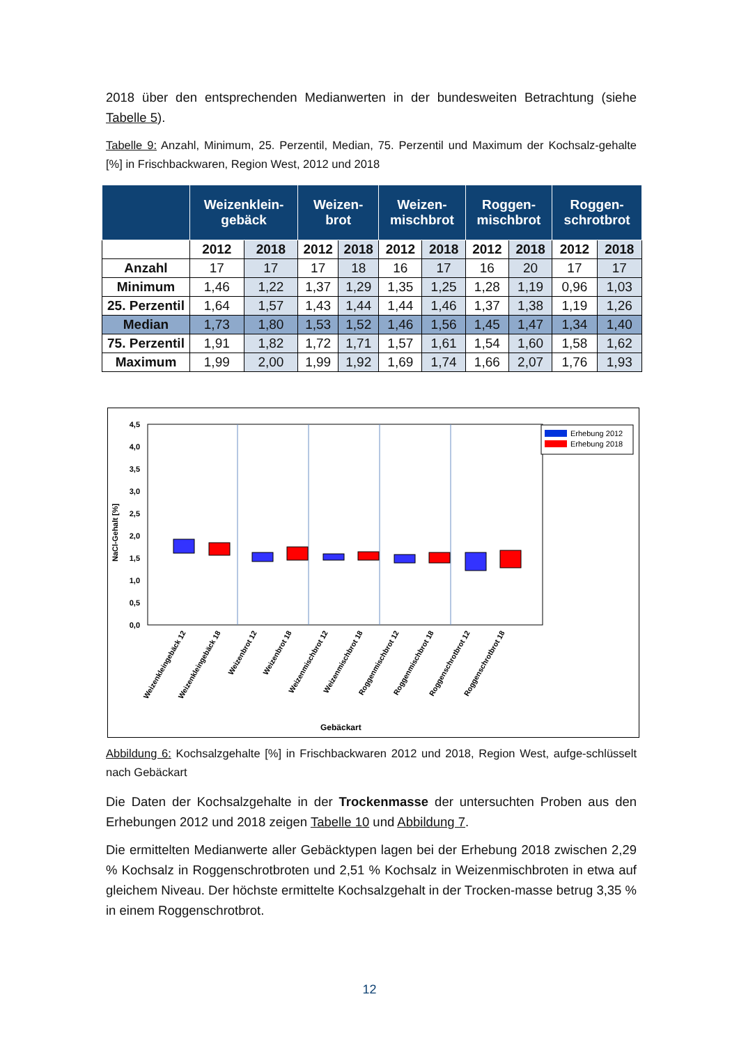2018 über den entsprechenden Medianwerten in der bundesweiten Betrachtung (siehe Tabelle 5).
Tabelle 9: Anzahl, Minimum, 25. Perzentil, Median, 75. Perzentil und Maximum der Kochsalz-gehalte [%] in Frischbackwaren, Region West, 2012 und 2018
| | Weizenklein- gebäck | | Weizen- brot | | Weizen- mischbrot | | Roggen- mischbrot | | Roggen- schrotbrot | |
| --- | --- | --- | --- | --- | --- | --- | --- | --- | --- | --- |
| | 2012 | 2018 | 2012 | 2018 | 2012 | 2018 | 2012 | 2018 | 2012 | 2018 |
| Anzahl | 17 | 17 | 17 | 18 | 16 | 17 | 16 | 20 | 17 | 17 |
| Minimum | 1,46 | 1,22 | 1,37 | 1,29 | 1,35 | 1,25 | 1,28 | 1,19 | 0,96 | 1,03 |
| 25. Perzentil | 1,64 | 1,57 | 1,43 | 1,44 | 1,44 | 1,46 | 1,37 | 1,38 | 1,19 | 1,26 |
| Median | 1,73 | 1,80 | 1,53 | 1,52 | 1,46 | 1,56 | 1,45 | 1,47 | 1,34 | 1,40 |
| 75. Perzentil | 1,91 | 1,82 | 1,72 | 1,71 | 1,57 | 1,61 | 1,54 | 1,60 | 1,58 | 1,62 |
| Maximum | 1,99 | 2,00 | 1,99 | 1,92 | 1,69 | 1,74 | 1,66 | 2,07 | 1,76 | 1,93 |
4,5
4,0
3,5
3,0
2,5
2,0
1,5
1,0
0,5
0,0
NaCl-Gehalt [%]
Erhebung 2012
Erhebung 2018
Weizenkleingebäck 12
Weizenkleingebäck 18
Weizenbrot 12
Weizenbrot 18
Weizenmischbrot 12
Weizenmischbrot 18
Roggenmischbrot 12
Roggenmischbrot 18
Roggenschrotbrot 12
Roggenschrotbrot 18
Gebäckart
Abbildung 6: Kochsalzgehalte [%] in Frischbackwaren 2012 und 2018, Region West, aufge-schlüsselt nach Gebäckart
Die Daten der Kochsalzgehalte in der Trockenmasse der untersuchten Proben aus den Erhebungen 2012 und 2018 zeigen Tabelle 10 und Abbildung 7.
Die ermittelten Medianwerte aller Gebäcktypen lagen bei der Erhebung 2018 zwischen 2,29 % Kochsalz in Roggenschrotbroten und 2,51 % Kochsalz in Weizenmischbroten in etwa auf gleichem Niveau. Der höchste ermittelte Kochsalzgehalt in der Trocken-masse betrug 3,35 % in einem Roggenschrotbrot.
12